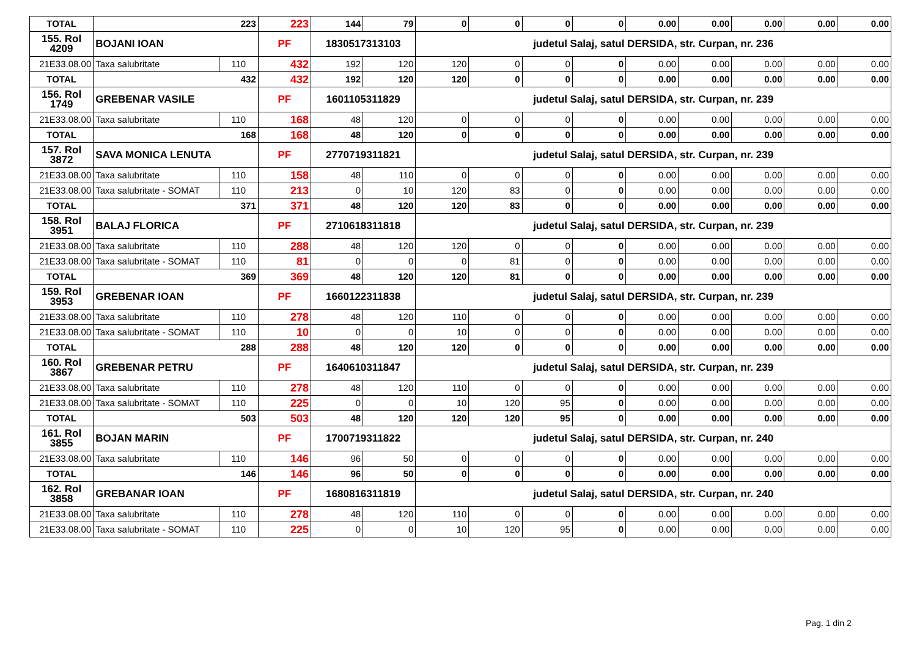| TOTAL | 223 | | 223 | 144 | 79 | 0 | 0 | 0 | 0 | 0.00 | 0.00 | 0.00 | 0.00 | 0.00 |
| 155. Rol 4209 | BOJANI IOAN | | PF | 1830517313103 | | judetul Salaj, satul DERSIDA, str. Curpan, nr. 236 | | | | | | | | |
| 21E33.08.00 | Taxa salubritate | 110 | 432 | 192 | 120 | 120 | 0 | 0 | 0 | 0.00 | 0.00 | 0.00 | 0.00 | 0.00 |
| TOTAL | 432 | | 432 | 192 | 120 | 120 | 0 | 0 | 0 | 0.00 | 0.00 | 0.00 | 0.00 | 0.00 |
| 156. Rol 1749 | GREBENAR VASILE | | PF | 1601105311829 | | judetul Salaj, satul DERSIDA, str. Curpan, nr. 239 | | | | | | | | |
| 21E33.08.00 | Taxa salubritate | 110 | 168 | 48 | 120 | 0 | 0 | 0 | 0 | 0.00 | 0.00 | 0.00 | 0.00 | 0.00 |
| TOTAL | 168 | | 168 | 48 | 120 | 0 | 0 | 0 | 0 | 0.00 | 0.00 | 0.00 | 0.00 | 0.00 |
| 157. Rol 3872 | SAVA MONICA LENUTA | | PF | 2770719311821 | | judetul Salaj, satul DERSIDA, str. Curpan, nr. 239 | | | | | | | | |
| 21E33.08.00 | Taxa salubritate | 110 | 158 | 48 | 110 | 0 | 0 | 0 | 0 | 0.00 | 0.00 | 0.00 | 0.00 | 0.00 |
| 21E33.08.00 | Taxa salubritate - SOMAT | 110 | 213 | 0 | 10 | 120 | 83 | 0 | 0 | 0.00 | 0.00 | 0.00 | 0.00 | 0.00 |
| TOTAL | 371 | | 371 | 48 | 120 | 120 | 83 | 0 | 0 | 0.00 | 0.00 | 0.00 | 0.00 | 0.00 |
| 158. Rol 3951 | BALAJ FLORICA | | PF | 2710618311818 | | judetul Salaj, satul DERSIDA, str. Curpan, nr. 239 | | | | | | | | |
| 21E33.08.00 | Taxa salubritate | 110 | 288 | 48 | 120 | 120 | 0 | 0 | 0 | 0.00 | 0.00 | 0.00 | 0.00 | 0.00 |
| 21E33.08.00 | Taxa salubritate - SOMAT | 110 | 81 | 0 | 0 | 0 | 81 | 0 | 0 | 0.00 | 0.00 | 0.00 | 0.00 | 0.00 |
| TOTAL | 369 | | 369 | 48 | 120 | 120 | 81 | 0 | 0 | 0.00 | 0.00 | 0.00 | 0.00 | 0.00 |
| 159. Rol 3953 | GREBENAR IOAN | | PF | 1660122311838 | | judetul Salaj, satul DERSIDA, str. Curpan, nr. 239 | | | | | | | | |
| 21E33.08.00 | Taxa salubritate | 110 | 278 | 48 | 120 | 110 | 0 | 0 | 0 | 0.00 | 0.00 | 0.00 | 0.00 | 0.00 |
| 21E33.08.00 | Taxa salubritate - SOMAT | 110 | 10 | 0 | 0 | 10 | 0 | 0 | 0 | 0.00 | 0.00 | 0.00 | 0.00 | 0.00 |
| TOTAL | 288 | | 288 | 48 | 120 | 120 | 0 | 0 | 0 | 0.00 | 0.00 | 0.00 | 0.00 | 0.00 |
| 160. Rol 3867 | GREBENAR PETRU | | PF | 1640610311847 | | judetul Salaj, satul DERSIDA, str. Curpan, nr. 239 | | | | | | | | |
| 21E33.08.00 | Taxa salubritate | 110 | 278 | 48 | 120 | 110 | 0 | 0 | 0 | 0.00 | 0.00 | 0.00 | 0.00 | 0.00 |
| 21E33.08.00 | Taxa salubritate - SOMAT | 110 | 225 | 0 | 0 | 10 | 120 | 95 | 0 | 0.00 | 0.00 | 0.00 | 0.00 | 0.00 |
| TOTAL | 503 | | 503 | 48 | 120 | 120 | 120 | 95 | 0 | 0.00 | 0.00 | 0.00 | 0.00 | 0.00 |
| 161. Rol 3855 | BOJAN MARIN | | PF | 1700719311822 | | judetul Salaj, satul DERSIDA, str. Curpan, nr. 240 | | | | | | | | |
| 21E33.08.00 | Taxa salubritate | 110 | 146 | 96 | 50 | 0 | 0 | 0 | 0 | 0.00 | 0.00 | 0.00 | 0.00 | 0.00 |
| TOTAL | 146 | | 146 | 96 | 50 | 0 | 0 | 0 | 0 | 0.00 | 0.00 | 0.00 | 0.00 | 0.00 |
| 162. Rol 3858 | GREBANAR IOAN | | PF | 1680816311819 | | judetul Salaj, satul DERSIDA, str. Curpan, nr. 240 | | | | | | | | |
| 21E33.08.00 | Taxa salubritate | 110 | 278 | 48 | 120 | 110 | 0 | 0 | 0 | 0.00 | 0.00 | 0.00 | 0.00 | 0.00 |
| 21E33.08.00 | Taxa salubritate - SOMAT | 110 | 225 | 0 | 0 | 10 | 120 | 95 | 0 | 0.00 | 0.00 | 0.00 | 0.00 | 0.00 |
Pag. 1 din 2